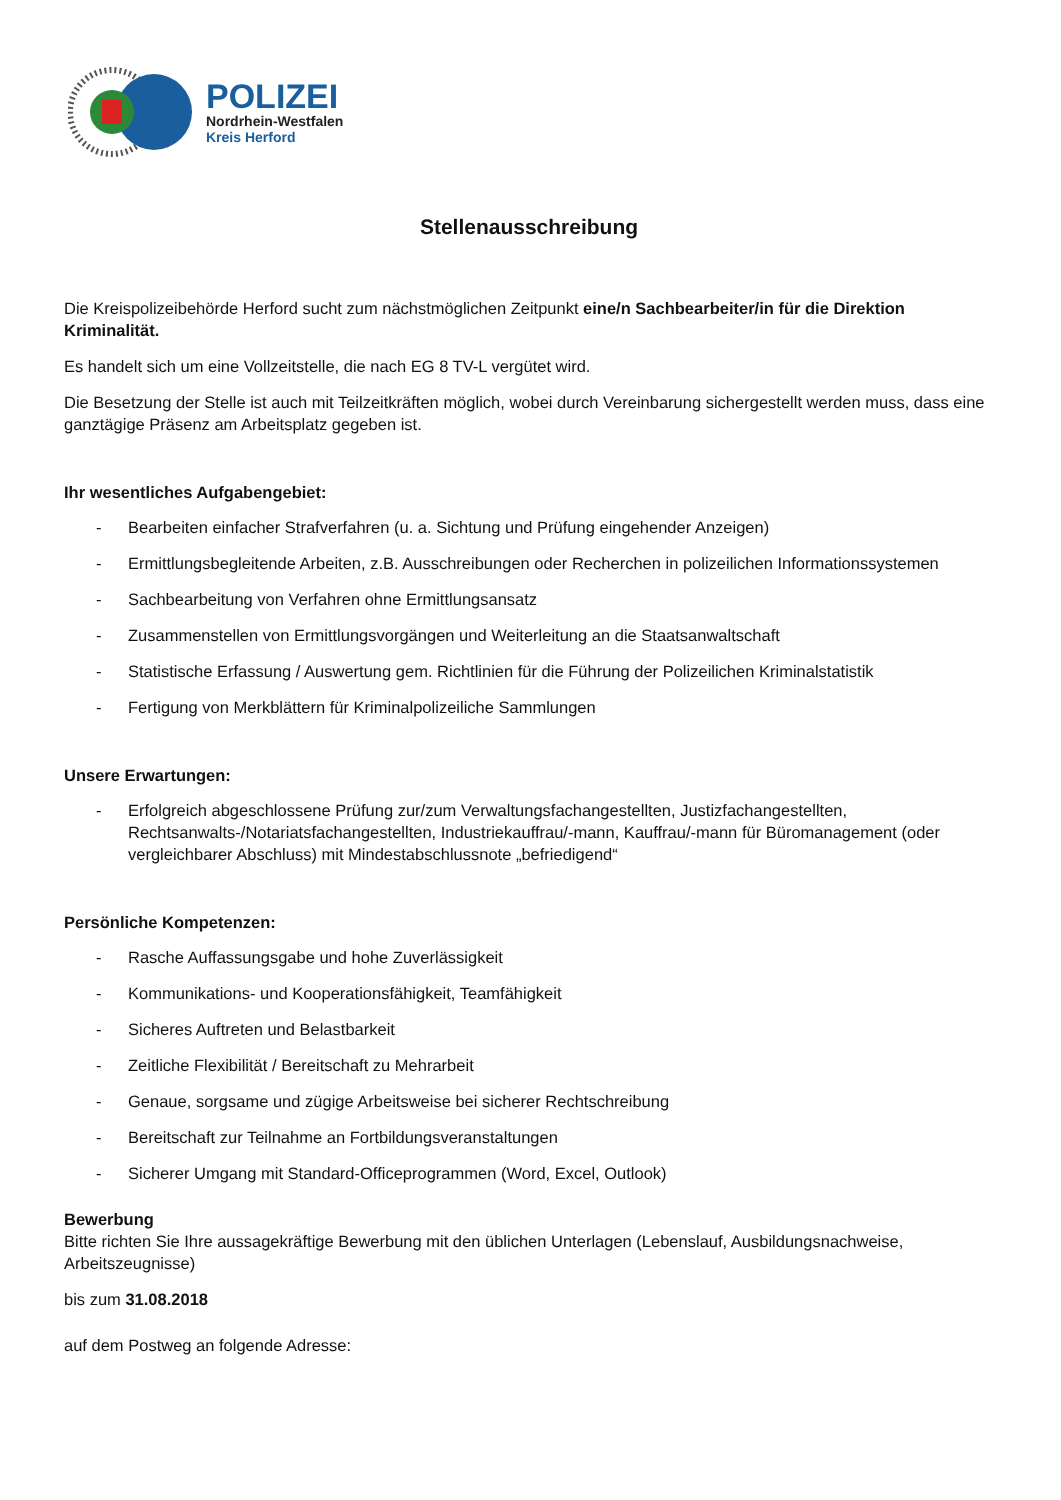POLIZEI
Nordrhein-Westfalen
Kreis Herford
Stellenausschreibung
Die Kreispolizeibehörde Herford sucht zum nächstmöglichen Zeitpunkt eine/n Sachbearbeiter/in für die Direktion Kriminalität.
Es handelt sich um eine Vollzeitstelle, die nach EG 8 TV-L vergütet wird.
Die Besetzung der Stelle ist auch mit Teilzeitkräften möglich, wobei durch Vereinbarung sichergestellt werden muss, dass eine ganztägige Präsenz am Arbeitsplatz gegeben ist.
Ihr wesentliches Aufgabengebiet:
- Bearbeiten einfacher Strafverfahren (u. a. Sichtung und Prüfung eingehender Anzeigen)
- Ermittlungsbegleitende Arbeiten, z.B. Ausschreibungen oder Recherchen in polizeilichen Informationssystemen
- Sachbearbeitung von Verfahren ohne Ermittlungsansatz
- Zusammenstellen von Ermittlungsvorgängen und Weiterleitung an die Staatsanwaltschaft
- Statistische Erfassung / Auswertung gem. Richtlinien für die Führung der Polizeilichen Kriminalstatistik
- Fertigung von Merkblättern für Kriminalpolizeiliche Sammlungen
Unsere Erwartungen:
- Erfolgreich abgeschlossene Prüfung zur/zum Verwaltungsfachangestellten, Justizfachangestellten, Rechtsanwalts-/Notariatsfachangestellten, Industriekauffrau/-mann, Kauffrau/-mann für Büromanagement (oder vergleichbarer Abschluss) mit Mindestabschlussnote „befriedigend“
Persönliche Kompetenzen:
- Rasche Auffassungsgabe und hohe Zuverlässigkeit
- Kommunikations- und Kooperationsfähigkeit, Teamfähigkeit
- Sicheres Auftreten und Belastbarkeit
- Zeitliche Flexibilität / Bereitschaft zu Mehrarbeit
- Genaue, sorgsame und zügige Arbeitsweise bei sicherer Rechtschreibung
- Bereitschaft zur Teilnahme an Fortbildungsveranstaltungen
- Sicherer Umgang mit Standard-Officeprogrammen (Word, Excel, Outlook)
Bewerbung
Bitte richten Sie Ihre aussagekräftige Bewerbung mit den üblichen Unterlagen (Lebenslauf, Ausbildungsnachweise, Arbeitszeugnisse)
bis zum 31.08.2018
auf dem Postweg an folgende Adresse: